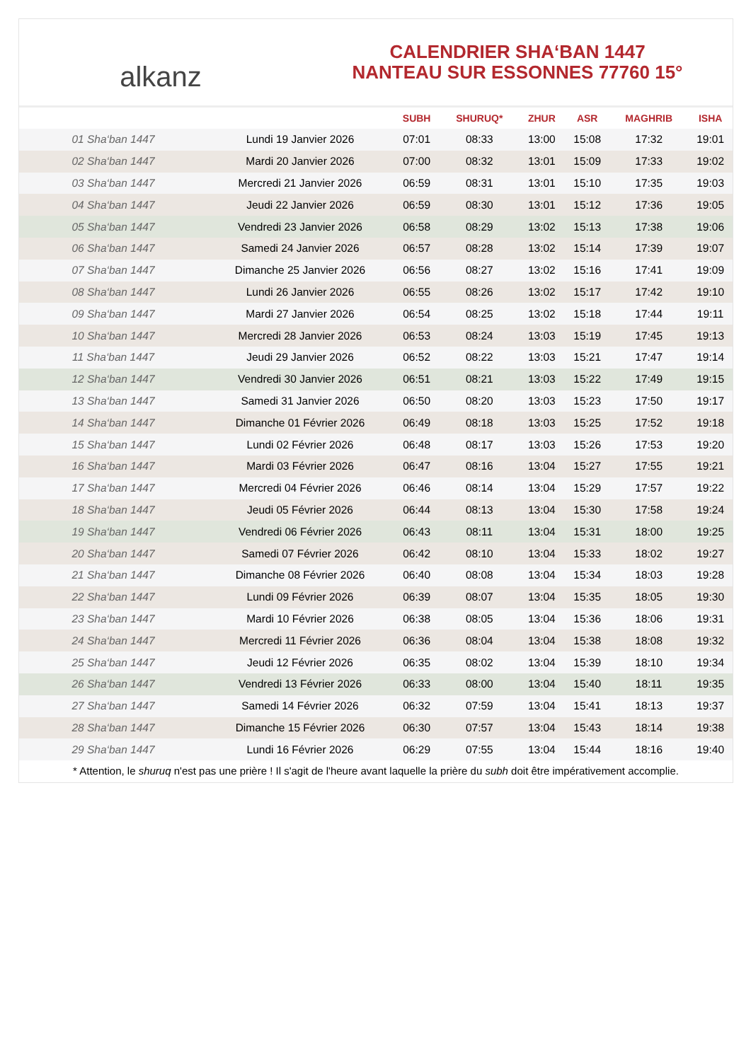alkanz
CALENDRIER SHA‘BAN 1447
NANTEAU SUR ESSONNES 77760 15°
| | | SUBH | SHURUQ* | ZHUR | ASR | MAGHRIB | ISHA |
| --- | --- | --- | --- | --- | --- | --- | --- |
| 01 Sha‘ban 1447 | Lundi 19 Janvier 2026 | 07:01 | 08:33 | 13:00 | 15:08 | 17:32 | 19:01 |
| 02 Sha‘ban 1447 | Mardi 20 Janvier 2026 | 07:00 | 08:32 | 13:01 | 15:09 | 17:33 | 19:02 |
| 03 Sha‘ban 1447 | Mercredi 21 Janvier 2026 | 06:59 | 08:31 | 13:01 | 15:10 | 17:35 | 19:03 |
| 04 Sha‘ban 1447 | Jeudi 22 Janvier 2026 | 06:59 | 08:30 | 13:01 | 15:12 | 17:36 | 19:05 |
| 05 Sha‘ban 1447 | Vendredi 23 Janvier 2026 | 06:58 | 08:29 | 13:02 | 15:13 | 17:38 | 19:06 |
| 06 Sha‘ban 1447 | Samedi 24 Janvier 2026 | 06:57 | 08:28 | 13:02 | 15:14 | 17:39 | 19:07 |
| 07 Sha‘ban 1447 | Dimanche 25 Janvier 2026 | 06:56 | 08:27 | 13:02 | 15:16 | 17:41 | 19:09 |
| 08 Sha‘ban 1447 | Lundi 26 Janvier 2026 | 06:55 | 08:26 | 13:02 | 15:17 | 17:42 | 19:10 |
| 09 Sha‘ban 1447 | Mardi 27 Janvier 2026 | 06:54 | 08:25 | 13:02 | 15:18 | 17:44 | 19:11 |
| 10 Sha‘ban 1447 | Mercredi 28 Janvier 2026 | 06:53 | 08:24 | 13:03 | 15:19 | 17:45 | 19:13 |
| 11 Sha‘ban 1447 | Jeudi 29 Janvier 2026 | 06:52 | 08:22 | 13:03 | 15:21 | 17:47 | 19:14 |
| 12 Sha‘ban 1447 | Vendredi 30 Janvier 2026 | 06:51 | 08:21 | 13:03 | 15:22 | 17:49 | 19:15 |
| 13 Sha‘ban 1447 | Samedi 31 Janvier 2026 | 06:50 | 08:20 | 13:03 | 15:23 | 17:50 | 19:17 |
| 14 Sha‘ban 1447 | Dimanche 01 Février 2026 | 06:49 | 08:18 | 13:03 | 15:25 | 17:52 | 19:18 |
| 15 Sha‘ban 1447 | Lundi 02 Février 2026 | 06:48 | 08:17 | 13:03 | 15:26 | 17:53 | 19:20 |
| 16 Sha‘ban 1447 | Mardi 03 Février 2026 | 06:47 | 08:16 | 13:04 | 15:27 | 17:55 | 19:21 |
| 17 Sha‘ban 1447 | Mercredi 04 Février 2026 | 06:46 | 08:14 | 13:04 | 15:29 | 17:57 | 19:22 |
| 18 Sha‘ban 1447 | Jeudi 05 Février 2026 | 06:44 | 08:13 | 13:04 | 15:30 | 17:58 | 19:24 |
| 19 Sha‘ban 1447 | Vendredi 06 Février 2026 | 06:43 | 08:11 | 13:04 | 15:31 | 18:00 | 19:25 |
| 20 Sha‘ban 1447 | Samedi 07 Février 2026 | 06:42 | 08:10 | 13:04 | 15:33 | 18:02 | 19:27 |
| 21 Sha‘ban 1447 | Dimanche 08 Février 2026 | 06:40 | 08:08 | 13:04 | 15:34 | 18:03 | 19:28 |
| 22 Sha‘ban 1447 | Lundi 09 Février 2026 | 06:39 | 08:07 | 13:04 | 15:35 | 18:05 | 19:30 |
| 23 Sha‘ban 1447 | Mardi 10 Février 2026 | 06:38 | 08:05 | 13:04 | 15:36 | 18:06 | 19:31 |
| 24 Sha‘ban 1447 | Mercredi 11 Février 2026 | 06:36 | 08:04 | 13:04 | 15:38 | 18:08 | 19:32 |
| 25 Sha‘ban 1447 | Jeudi 12 Février 2026 | 06:35 | 08:02 | 13:04 | 15:39 | 18:10 | 19:34 |
| 26 Sha‘ban 1447 | Vendredi 13 Février 2026 | 06:33 | 08:00 | 13:04 | 15:40 | 18:11 | 19:35 |
| 27 Sha‘ban 1447 | Samedi 14 Février 2026 | 06:32 | 07:59 | 13:04 | 15:41 | 18:13 | 19:37 |
| 28 Sha‘ban 1447 | Dimanche 15 Février 2026 | 06:30 | 07:57 | 13:04 | 15:43 | 18:14 | 19:38 |
| 29 Sha‘ban 1447 | Lundi 16 Février 2026 | 06:29 | 07:55 | 13:04 | 15:44 | 18:16 | 19:40 |
* Attention, le shuruq n'est pas une prière ! Il s'agit de l'heure avant laquelle la prière du subh doit être impérativement accomplie.